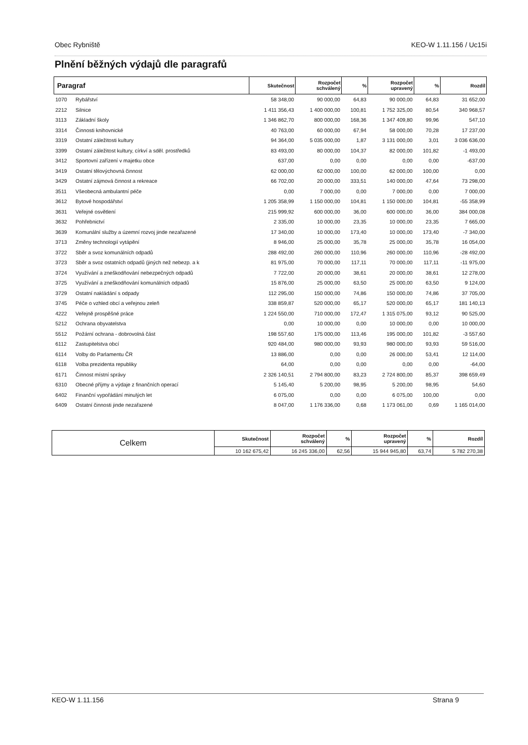Obec Rybniště KEO-W 1.11.156 / Uc15i
Plnění běžných výdajů dle paragrafů
| Paragraf | | Skutečnost | Rozpočet schválený | % | Rozpočet upravený | % | Rozdíl |
| --- | --- | --- | --- | --- | --- | --- | --- |
| 1070 | Rybářství | 58 348,00 | 90 000,00 | 64,83 | 90 000,00 | 64,83 | 31 652,00 |
| 2212 | Silnice | 1 411 356,43 | 1 400 000,00 | 100,81 | 1 752 325,00 | 80,54 | 340 968,57 |
| 3113 | Základní školy | 1 346 862,70 | 800 000,00 | 168,36 | 1 347 409,80 | 99,96 | 547,10 |
| 3314 | Činnosti knihovnické | 40 763,00 | 60 000,00 | 67,94 | 58 000,00 | 70,28 | 17 237,00 |
| 3319 | Ostatní záležitosti kultury | 94 364,00 | 5 035 000,00 | 1,87 | 3 131 000,00 | 3,01 | 3 036 636,00 |
| 3399 | Ostatní záležitost kultury, církví a sděl. prostředků | 83 493,00 | 80 000,00 | 104,37 | 82 000,00 | 101,82 | -1 493,00 |
| 3412 | Sportovní zařízení v majetku obce | 637,00 | 0,00 | 0,00 | 0,00 | 0,00 | -637,00 |
| 3419 | Ostatní tělovýchovná činnost | 62 000,00 | 62 000,00 | 100,00 | 62 000,00 | 100,00 | 0,00 |
| 3429 | Ostatní zájmová činnost a rekreace | 66 702,00 | 20 000,00 | 333,51 | 140 000,00 | 47,64 | 73 298,00 |
| 3511 | Všeobecná ambulantní péče | 0,00 | 7 000,00 | 0,00 | 7 000,00 | 0,00 | 7 000,00 |
| 3612 | Bytové hospodářství | 1 205 358,99 | 1 150 000,00 | 104,81 | 1 150 000,00 | 104,81 | -55 358,99 |
| 3631 | Veřejné osvětlení | 215 999,92 | 600 000,00 | 36,00 | 600 000,00 | 36,00 | 384 000,08 |
| 3632 | Pohřebnictví | 2 335,00 | 10 000,00 | 23,35 | 10 000,00 | 23,35 | 7 665,00 |
| 3639 | Komunální služby a územní rozvoj jinde nezařazené | 17 340,00 | 10 000,00 | 173,40 | 10 000,00 | 173,40 | -7 340,00 |
| 3713 | Změny technologií vytápění | 8 946,00 | 25 000,00 | 35,78 | 25 000,00 | 35,78 | 16 054,00 |
| 3722 | Sběr a svoz komunálních odpadů | 288 492,00 | 260 000,00 | 110,96 | 260 000,00 | 110,96 | -28 492,00 |
| 3723 | Sběr a svoz ostatních odpadů (jiných než nebezp. a k | 81 975,00 | 70 000,00 | 117,11 | 70 000,00 | 117,11 | -11 975,00 |
| 3724 | Využívání a zneškodňování nebezpečných odpadů | 7 722,00 | 20 000,00 | 38,61 | 20 000,00 | 38,61 | 12 278,00 |
| 3725 | Využívání a zneškodňování komunálních odpadů | 15 876,00 | 25 000,00 | 63,50 | 25 000,00 | 63,50 | 9 124,00 |
| 3729 | Ostatní nakládání s odpady | 112 295,00 | 150 000,00 | 74,86 | 150 000,00 | 74,86 | 37 705,00 |
| 3745 | Péče o vzhled obcí a veřejnou zeleň | 338 859,87 | 520 000,00 | 65,17 | 520 000,00 | 65,17 | 181 140,13 |
| 4222 | Veřejně prospěšné práce | 1 224 550,00 | 710 000,00 | 172,47 | 1 315 075,00 | 93,12 | 90 525,00 |
| 5212 | Ochrana obyvatelstva | 0,00 | 10 000,00 | 0,00 | 10 000,00 | 0,00 | 10 000,00 |
| 5512 | Požární ochrana - dobrovolná část | 198 557,60 | 175 000,00 | 113,46 | 195 000,00 | 101,82 | -3 557,60 |
| 6112 | Zastupitelstva obcí | 920 484,00 | 980 000,00 | 93,93 | 980 000,00 | 93,93 | 59 516,00 |
| 6114 | Volby do Parlamentu ČR | 13 886,00 | 0,00 | 0,00 | 26 000,00 | 53,41 | 12 114,00 |
| 6118 | Volba prezidenta republiky | 64,00 | 0,00 | 0,00 | 0,00 | 0,00 | -64,00 |
| 6171 | Činnost místní správy | 2 326 140,51 | 2 794 800,00 | 83,23 | 2 724 800,00 | 85,37 | 398 659,49 |
| 6310 | Obecné příjmy a výdaje z finančních operací | 5 145,40 | 5 200,00 | 98,95 | 5 200,00 | 98,95 | 54,60 |
| 6402 | Finanční vypořádání minulých let | 6 075,00 | 0,00 | 0,00 | 6 075,00 | 100,00 | 0,00 |
| 6409 | Ostatní činnosti jinde nezařazené | 8 047,00 | 1 176 336,00 | 0,68 | 1 173 061,00 | 0,69 | 1 165 014,00 |
| Celkem | Skutečnost | Rozpočet schválený | % | Rozpočet upravený | % | Rozdíl |
| --- | --- | --- | --- | --- | --- | --- |
| | 10 162 675,42 | 16 245 336,00 | 62,56 | 15 944 945,80 | 63,74 | 5 782 270,38 |
KEO-W 1.11.156 Strana 9